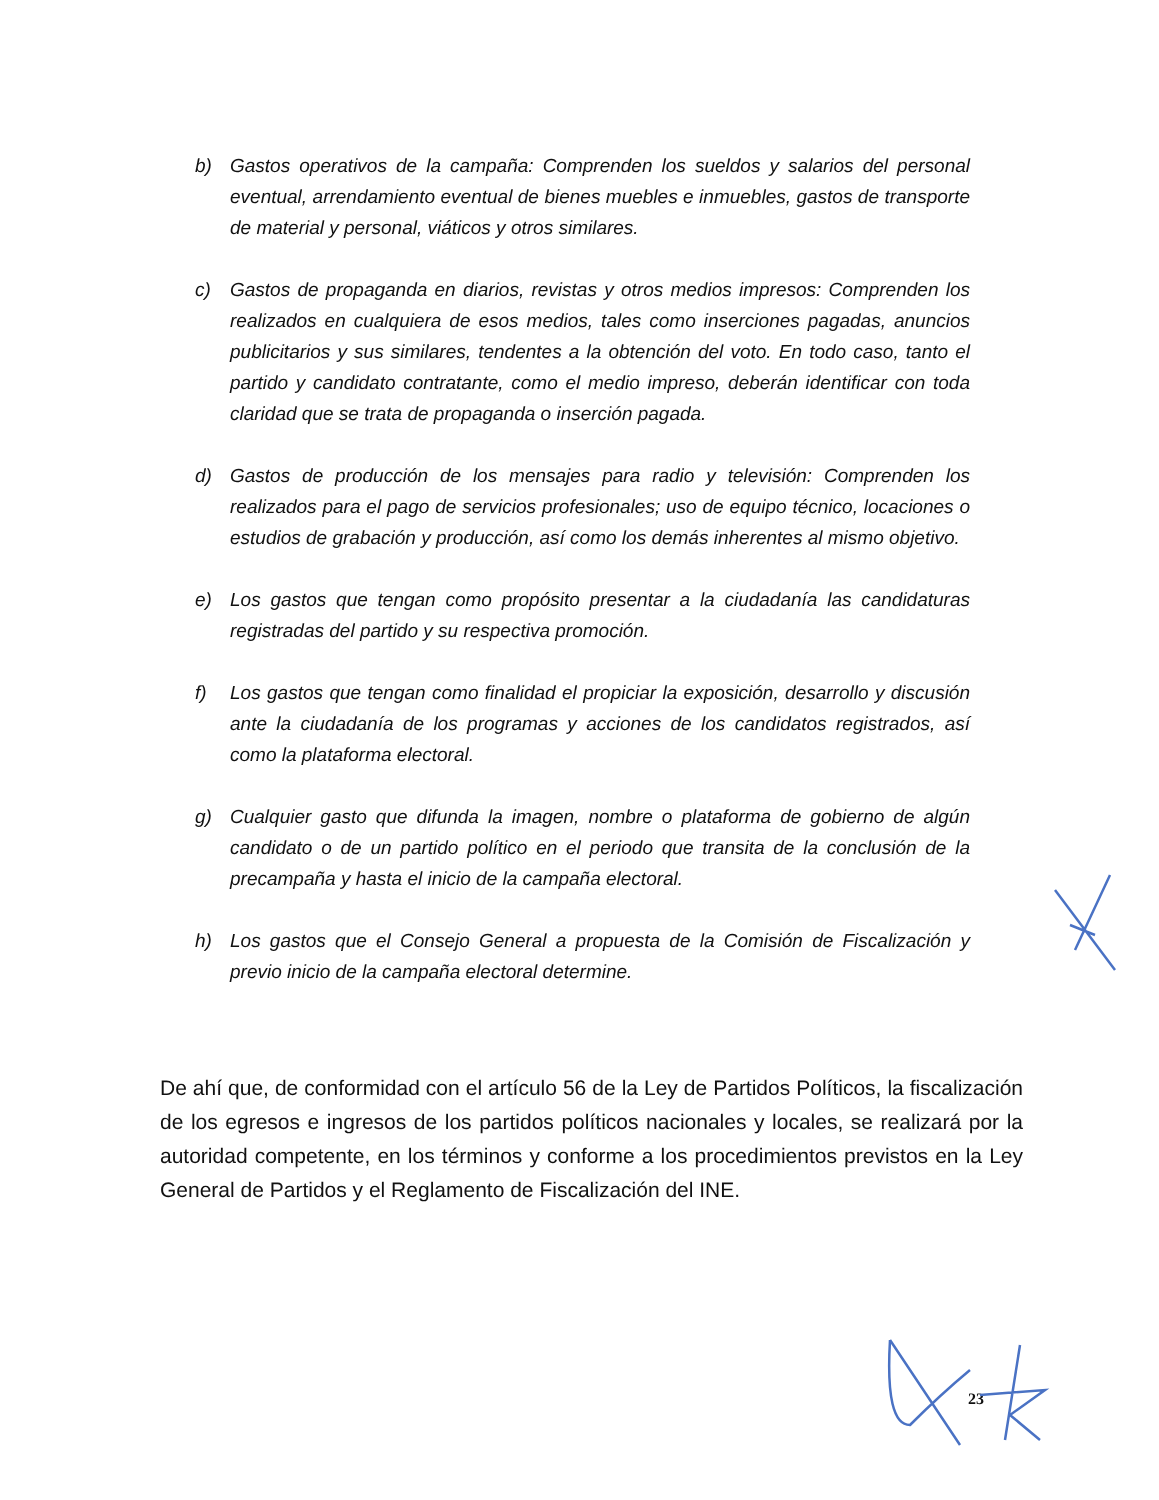b) Gastos operativos de la campaña: Comprenden los sueldos y salarios del personal eventual, arrendamiento eventual de bienes muebles e inmuebles, gastos de transporte de material y personal, viáticos y otros similares.
c) Gastos de propaganda en diarios, revistas y otros medios impresos: Comprenden los realizados en cualquiera de esos medios, tales como inserciones pagadas, anuncios publicitarios y sus similares, tendentes a la obtención del voto. En todo caso, tanto el partido y candidato contratante, como el medio impreso, deberán identificar con toda claridad que se trata de propaganda o inserción pagada.
d) Gastos de producción de los mensajes para radio y televisión: Comprenden los realizados para el pago de servicios profesionales; uso de equipo técnico, locaciones o estudios de grabación y producción, así como los demás inherentes al mismo objetivo.
e) Los gastos que tengan como propósito presentar a la ciudadanía las candidaturas registradas del partido y su respectiva promoción.
f) Los gastos que tengan como finalidad el propiciar la exposición, desarrollo y discusión ante la ciudadanía de los programas y acciones de los candidatos registrados, así como la plataforma electoral.
g) Cualquier gasto que difunda la imagen, nombre o plataforma de gobierno de algún candidato o de un partido político en el periodo que transita de la conclusión de la precampaña y hasta el inicio de la campaña electoral.
h) Los gastos que el Consejo General a propuesta de la Comisión de Fiscalización y previo inicio de la campaña electoral determine.
De ahí que, de conformidad con el artículo 56 de la Ley de Partidos Políticos, la fiscalización de los egresos e ingresos de los partidos políticos nacionales y locales, se realizará por la autoridad competente, en los términos y conforme a los procedimientos previstos en la Ley General de Partidos y el Reglamento de Fiscalización del INE.
23